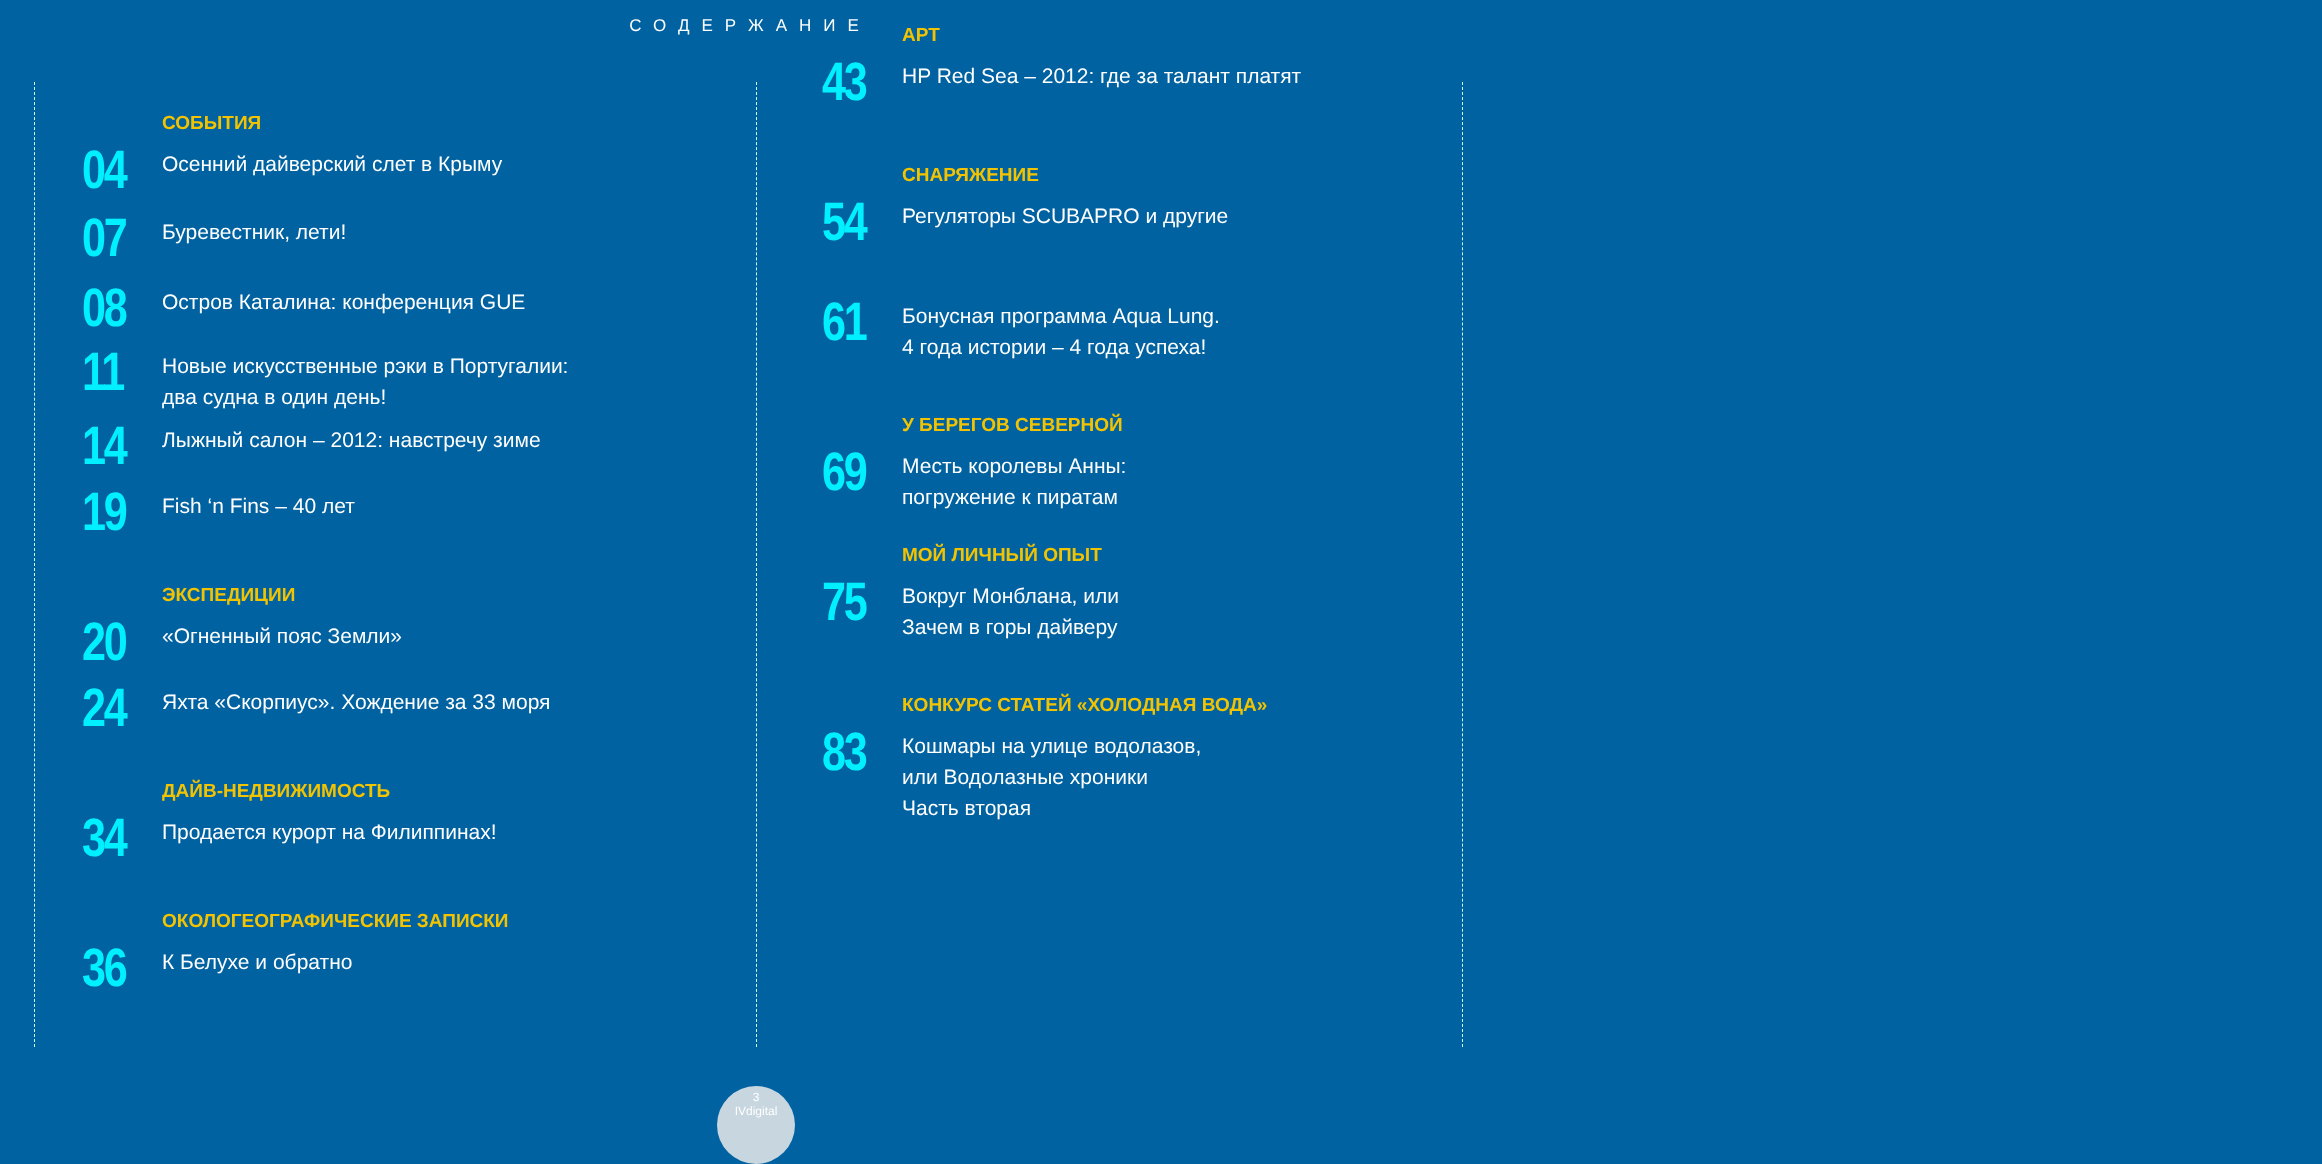СОДЕРЖАНИЕ
СОБЫТИЯ
04
Осенний дайверский слет в Крыму
07
Буревестник, лети!
08
Остров Каталина: конференция GUE
11
Новые искусственные рэки в Португалии:
два судна в один день!
14
Лыжный салон – 2012: навстречу зиме
19
Fish ‘n Fins – 40 лет
ЭКСПЕДИЦИИ
20
«Огненный пояс Земли»
24
Яхта «Скорпиус». Хождение за 33 моря
ДАЙВ-НЕДВИЖИМОСТЬ
34
Продается курорт на Филиппинах!
ОКОЛОГЕОГРАФИЧЕСКИЕ ЗАПИСКИ
36
К Белухе и обратно
АРТ
43
HP Red Sea – 2012: где за талант платят
СНАРЯЖЕНИЕ
54
Регуляторы SCUBAPRO и другие
61
Бонусная программа Aqua Lung.
4 года истории – 4 года успеха!
У БЕРЕГОВ СЕВЕРНОЙ
69
Месть королевы Анны:
погружение к пиратам
МОЙ ЛИЧНЫЙ ОПЫТ
75
Вокруг Монблана, или
Зачем в горы дайверу
КОНКУРС СТАТЕЙ «ХОЛОДНАЯ ВОДА»
83
Кошмары на улице водолазов,
или Водолазные хроники
Часть вторая
3
IVdigital